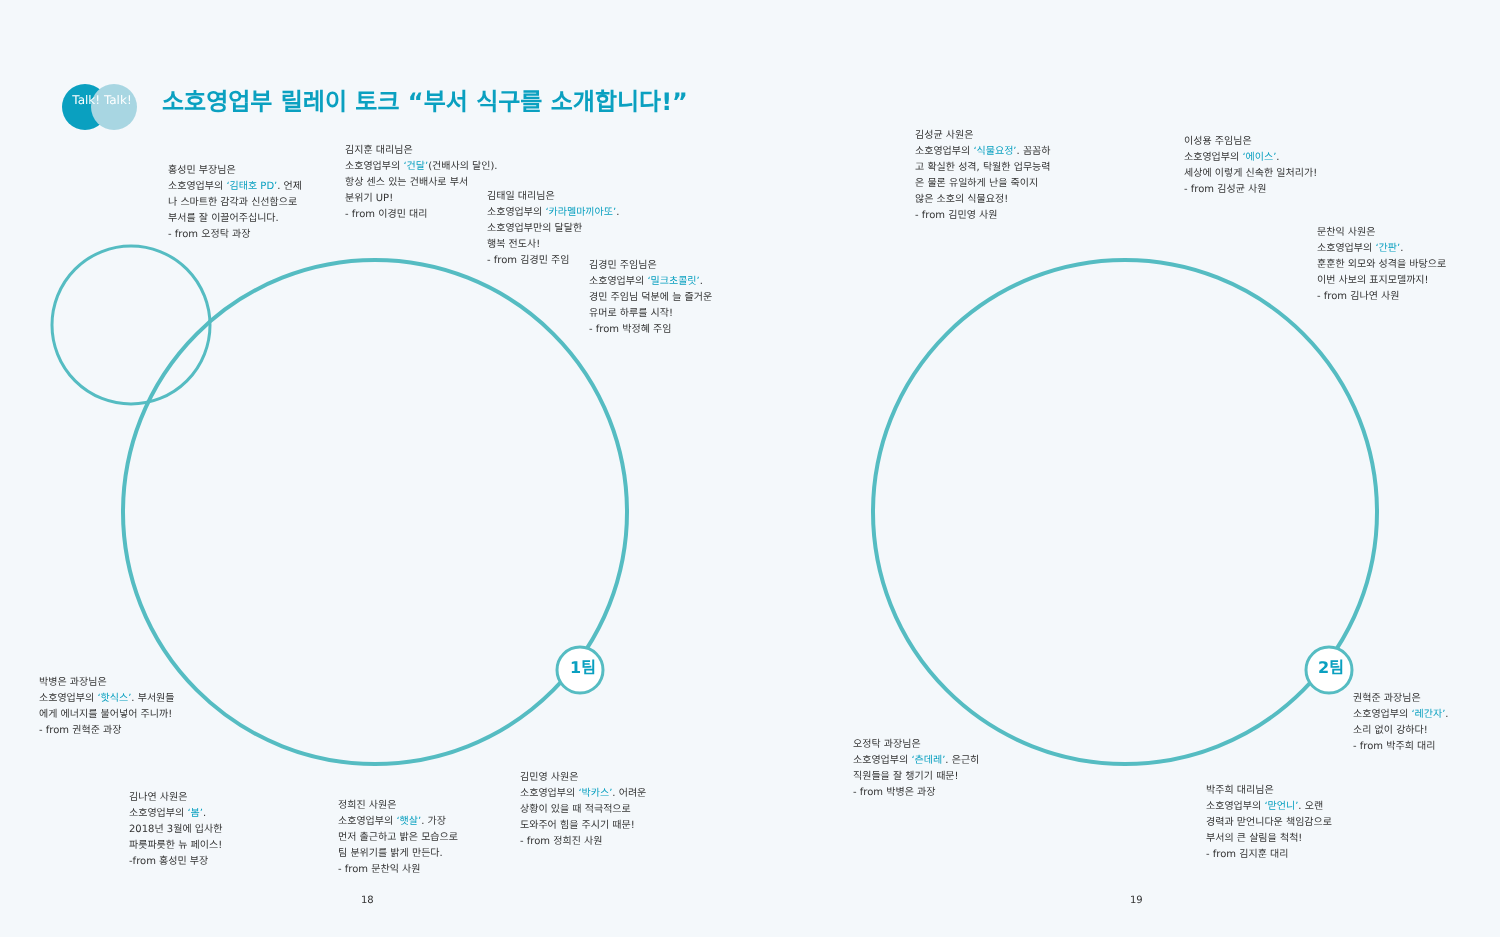Talk! Talk!
소호영업부 릴레이 토크 “부서 식구를 소개합니다!”
1팀 2팀
홍성민 부장님은
소호영업부의 ‘김태호 PD’. 언제
나 스마트한 감각과 신선함으로
부서를 잘 이끌어주십니다.
- from 오정탁 과장
김지훈 대리님은
소호영업부의 ‘건달’(건배사의 달인).
항상 센스 있는 건배사로 부서
분위기 UP!
- from 이경민 대리
김태일 대리님은
소호영업부의 ‘카라멜마끼아또’.
소호영업부만의 달달한
행복 전도사!
- from 김경민 주임
김경민 주임님은
소호영업부의 ‘밀크초콜릿’.
경민 주임님 덕분에 늘 즐거운
유머로 하루를 시작!
- from 박정혜 주임
박병은 과장님은
소호영업부의 ‘핫식스’. 부서원들
에게 에너지를 불어넣어 주니까!
- from 권혁준 과장
김나연 사원은
소호영업부의 ‘봄’.
2018년 3월에 입사한
파릇파릇한 뉴 페이스!
-from 홍성민 부장
정희진 사원은
소호영업부의 ‘햇살’. 가장
먼저 출근하고 밝은 모습으로
팀 분위기를 밝게 만든다.
- from 문찬익 사원
김민영 사원은
소호영업부의 ‘박카스’. 어려운
상황이 있을 때 적극적으로
도와주어 힘을 주시기 때문!
- from 정희진 사원
18
김성균 사원은
소호영업부의 ‘식물요정’. 꼼꼼하
고 확실한 성격, 탁월한 업무능력
은 물론 유일하게 난을 죽이지
않은 소호의 식물요정!
- from 김민영 사원
이성용 주임님은
소호영업부의 ‘에이스’.
세상에 이렇게 신속한 일처리가!
- from 김성균 사원
문찬익 사원은
소호영업부의 ‘간판’.
훈훈한 외모와 성격을 바탕으로
이번 사보의 표지모델까지!
- from 김나연 사원
오정탁 과장님은
소호영업부의 ‘츤데레’. 은근히
직원들을 잘 챙기기 때문!
- from 박병은 과장
권혁준 과장님은
소호영업부의 ‘레간자’.
소리 없이 강하다!
- from 박주희 대리
박주희 대리님은
소호영업부의 ‘맏언니’. 오랜
경력과 맏언니다운 책임감으로
부서의 큰 살림을 척척!
- from 김지훈 대리
19